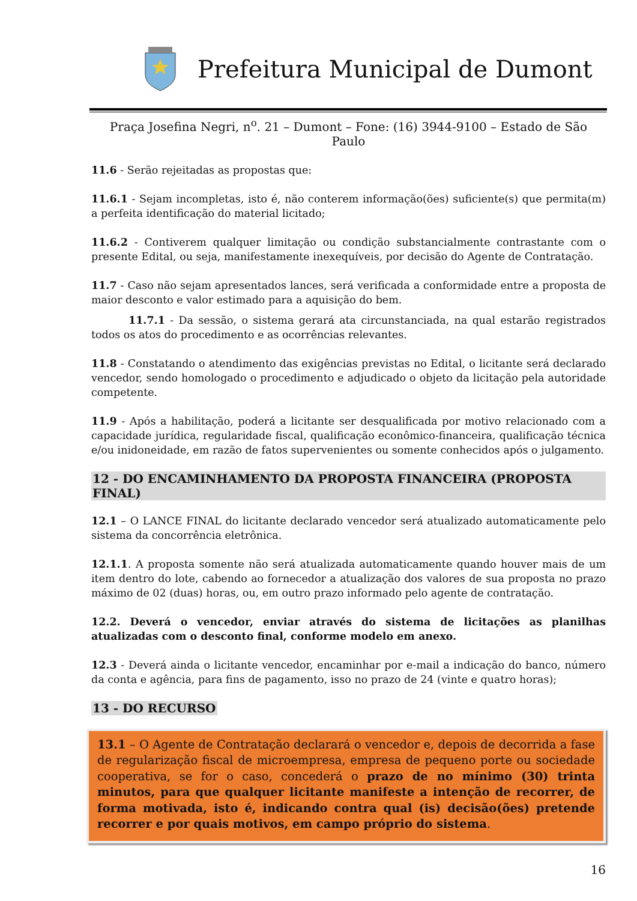Prefeitura Municipal de Dumont
Praça Josefina Negri, n<sup>o</sup>. 21 – Dumont – Fone: (16) 3944-9100 – Estado de São Paulo
11.6 - Serão rejeitadas as propostas que:
11.6.1 - Sejam incompletas, isto é, não conterem informação(ões) suficiente(s) que permita(m) a perfeita identificação do material licitado;
11.6.2 - Contiverem qualquer limitação ou condição substancialmente contrastante com o presente Edital, ou seja, manifestamente inexequíveis, por decisão do Agente de Contratação.
11.7 - Caso não sejam apresentados lances, será verificada a conformidade entre a proposta de maior desconto e valor estimado para a aquisição do bem.
11.7.1 - Da sessão, o sistema gerará ata circunstanciada, na qual estarão registrados todos os atos do procedimento e as ocorrências relevantes.
11.8 - Constatando o atendimento das exigências previstas no Edital, o licitante será declarado vencedor, sendo homologado o procedimento e adjudicado o objeto da licitação pela autoridade competente.
11.9 - Após a habilitação, poderá a licitante ser desqualificada por motivo relacionado com a capacidade jurídica, regularidade fiscal, qualificação econômico-financeira, qualificação técnica e/ou inidoneidade, em razão de fatos supervenientes ou somente conhecidos após o julgamento.
12 - DO ENCAMINHAMENTO DA PROPOSTA FINANCEIRA (PROPOSTA FINAL)
12.1 – O LANCE FINAL do licitante declarado vencedor será atualizado automaticamente pelo sistema da concorrência eletrônica.
12.1.1. A proposta somente não será atualizada automaticamente quando houver mais de um item dentro do lote, cabendo ao fornecedor a atualização dos valores de sua proposta no prazo máximo de 02 (duas) horas, ou, em outro prazo informado pelo agente de contratação.
12.2. Deverá o vencedor, enviar através do sistema de licitações as planilhas atualizadas com o desconto final, conforme modelo em anexo.
12.3 - Deverá ainda o licitante vencedor, encaminhar por e-mail a indicação do banco, número da conta e agência, para fins de pagamento, isso no prazo de 24 (vinte e quatro horas);
13 - DO RECURSO
13.1 – O Agente de Contratação declarará o vencedor e, depois de decorrida a fase de regularização fiscal de microempresa, empresa de pequeno porte ou sociedade cooperativa, se for o caso, concederá o prazo de no mínimo (30) trinta minutos, para que qualquer licitante manifeste a intenção de recorrer, de forma motivada, isto é, indicando contra qual (is) decisão(ões) pretende recorrer e por quais motivos, em campo próprio do sistema.
16